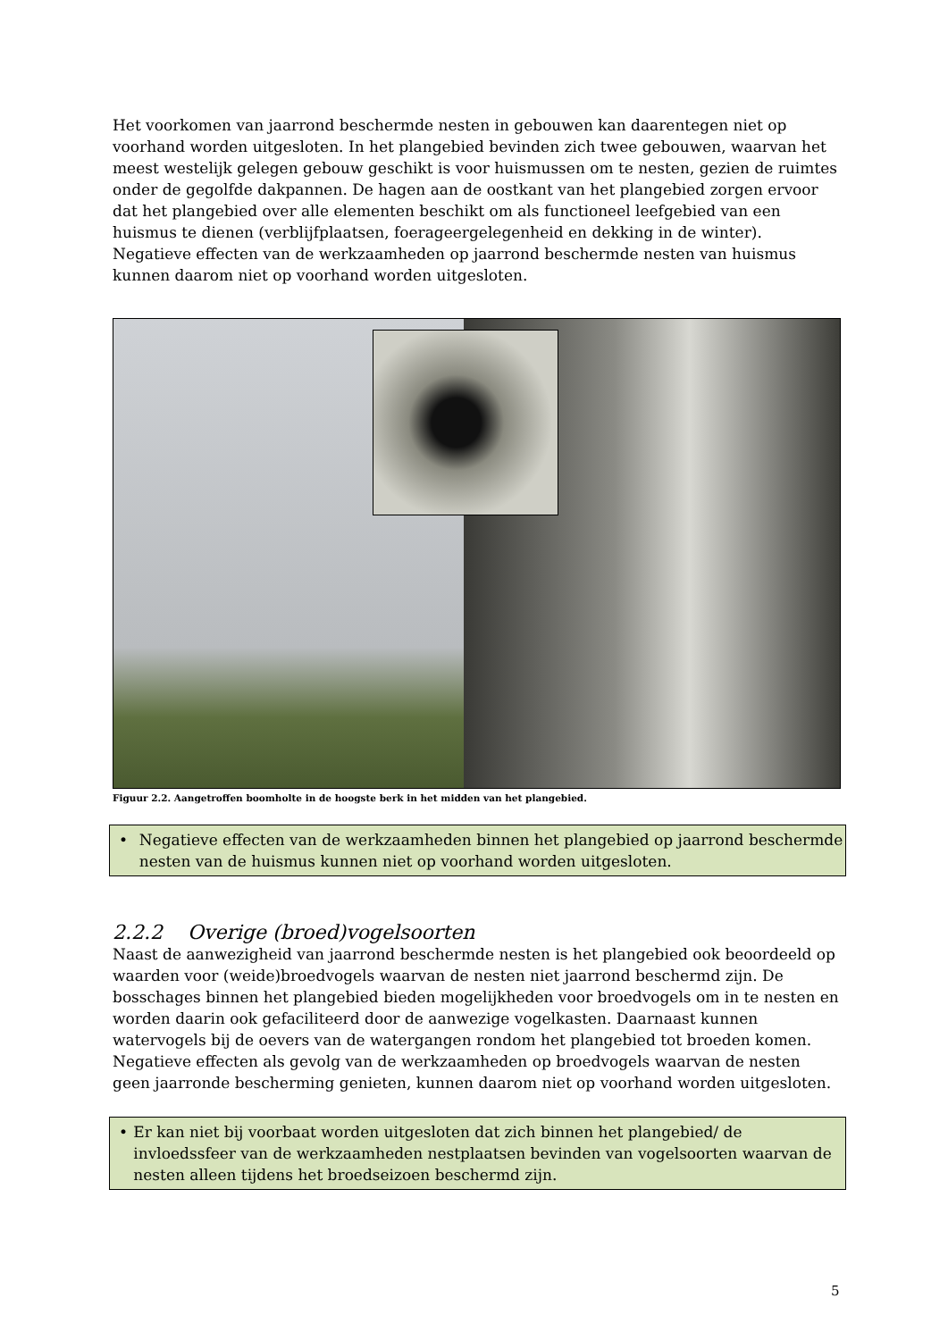Het voorkomen van jaarrond beschermde nesten in gebouwen kan daarentegen niet op voorhand worden uitgesloten. In het plangebied bevinden zich twee gebouwen, waarvan het meest westelijk gelegen gebouw geschikt is voor huismussen om te nesten, gezien de ruimtes onder de gegolfde dakpannen. De hagen aan de oostkant van het plangebied zorgen ervoor dat het plangebied over alle elementen beschikt om als functioneel leefgebied van een huismus te dienen (verblijfplaatsen, foerageergelegenheid en dekking in de winter). Negatieve effecten van de werkzaamheden op jaarrond beschermde nesten van huismus kunnen daarom niet op voorhand worden uitgesloten.
Figuur 2.2. Aangetroffen boomholte in de hoogste berk in het midden van het plangebied.
• Negatieve effecten van de werkzaamheden binnen het plangebied op jaarrond beschermde nesten van de huismus kunnen niet op voorhand worden uitgesloten.
2.2.2 Overige (broed)vogelsoorten
Naast de aanwezigheid van jaarrond beschermde nesten is het plangebied ook beoordeeld op waarden voor (weide)broedvogels waarvan de nesten niet jaarrond beschermd zijn. De bosschages binnen het plangebied bieden mogelijkheden voor broedvogels om in te nesten en worden daarin ook gefaciliteerd door de aanwezige vogelkasten. Daarnaast kunnen watervogels bij de oevers van de watergangen rondom het plangebied tot broeden komen. Negatieve effecten als gevolg van de werkzaamheden op broedvogels waarvan de nesten geen jaarronde bescherming genieten, kunnen daarom niet op voorhand worden uitgesloten.
• Er kan niet bij voorbaat worden uitgesloten dat zich binnen het plangebied/ de invloedssfeer van de werkzaamheden nestplaatsen bevinden van vogelsoorten waarvan de nesten alleen tijdens het broedseizoen beschermd zijn.
5